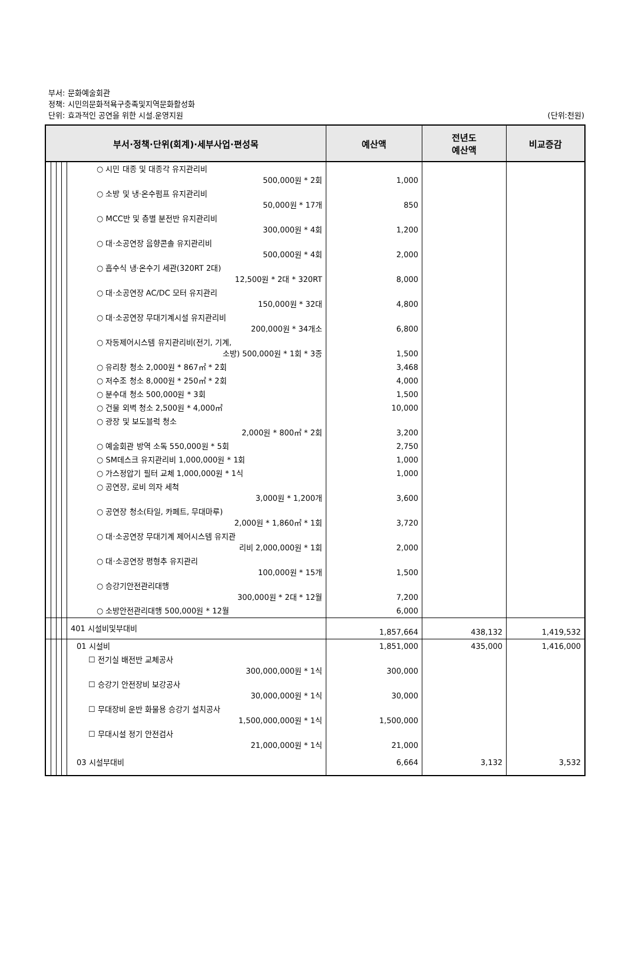부서: 문화예술회관
정책: 시민의문화적욕구충족및지역문화활성화
단위: 효과적인 공연을 위한 시설.운영지원
(단위:천원)
| 부서·정책·단위(회계)·세부사업·편성목 | | | | | 예산액 | 전년도 예산액 | 비교증감 |
| --- | --- | --- | --- | --- | --- | --- | --- |
| | | | | ○ 시민 대종 및 대종각 유지관리비 500,000원 * 2회 | 1,000 | | |
| | | | | ○ 소방 및 냉·온수펌프 유지관리비 50,000원 * 17개 | 850 | | |
| | | | | ○ MCC반 및 층별 분전반 유지관리비 300,000원 * 4회 | 1,200 | | |
| | | | | ○ 대·소공연장 음향콘솔 유지관리비 500,000원 * 4회 | 2,000 | | |
| | | | | ○ 흡수식 냉·온수기 세관(320RT 2대) 12,500원 * 2대 * 320RT | 8,000 | | |
| | | | | ○ 대·소공연장 AC/DC 모터 유지관리 150,000원 * 32대 | 4,800 | | |
| | | | | ○ 대·소공연장 무대기계시설 유지관리비 200,000원 * 34개소 | 6,800 | | |
| | | | | ○ 자동제어시스템 유지관리비(전기, 기계, 소방) 500,000원 * 1회 * 3종 | 1,500 | | |
| | | | | ○ 유리창 청소 2,000원 * 867㎡ * 2회 | 3,468 | | |
| | | | | ○ 저수조 청소 8,000원 * 250㎡ * 2회 | 4,000 | | |
| | | | | ○ 분수대 청소 500,000원 * 3회 | 1,500 | | |
| | | | | ○ 건물 외벽 청소 2,500원 * 4,000㎡ | 10,000 | | |
| | | | | ○ 광장 및 보도블럭 청소 2,000원 * 800㎡ * 2회 | 3,200 | | |
| | | | | ○ 예술회관 방역 소독 550,000원 * 5회 | 2,750 | | |
| | | | | ○ SM데스크 유지관리비 1,000,000원 * 1회 | 1,000 | | |
| | | | | ○ 가스정압기 필터 교체 1,000,000원 * 1식 | 1,000 | | |
| | | | | ○ 공연장, 로비 의자 세척 3,000원 * 1,200개 | 3,600 | | |
| | | | | ○ 공연장 청소(타일, 카페트, 무대마루) 2,000원 * 1,860㎡ * 1회 | 3,720 | | |
| | | | | ○ 대·소공연장 무대기계 제어시스템 유지관 리비 2,000,000원 * 1회 | 2,000 | | |
| | | | | ○ 대·소공연장 평형추 유지관리 100,000원 * 15개 | 1,500 | | |
| | | | | ○ 승강기안전관리대행 300,000원 * 2대 * 12월 | 7,200 | | |
| | | | | ○ 소방안전관리대행 500,000원 * 12월 | 6,000 | | |
| | | | | 401 시설비및부대비 | 1,857,664 | 438,132 | 1,419,532 |
| | | | | 01 시설비 | 1,851,000 | 435,000 | 1,416,000 |
| | | | | ☐ 전기실 배전반 교체공사 300,000,000원 * 1식 | 300,000 | | |
| | | | | ☐ 승강기 안전장비 보강공사 30,000,000원 * 1식 | 30,000 | | |
| | | | | ☐ 무대장비 운반 화물용 승강기 설치공사 1,500,000,000원 * 1식 | 1,500,000 | | |
| | | | | ☐ 무대시설 정기 안전검사 21,000,000원 * 1식 | 21,000 | | |
| | | | | 03 시설부대비 | 6,664 | 3,132 | 3,532 |